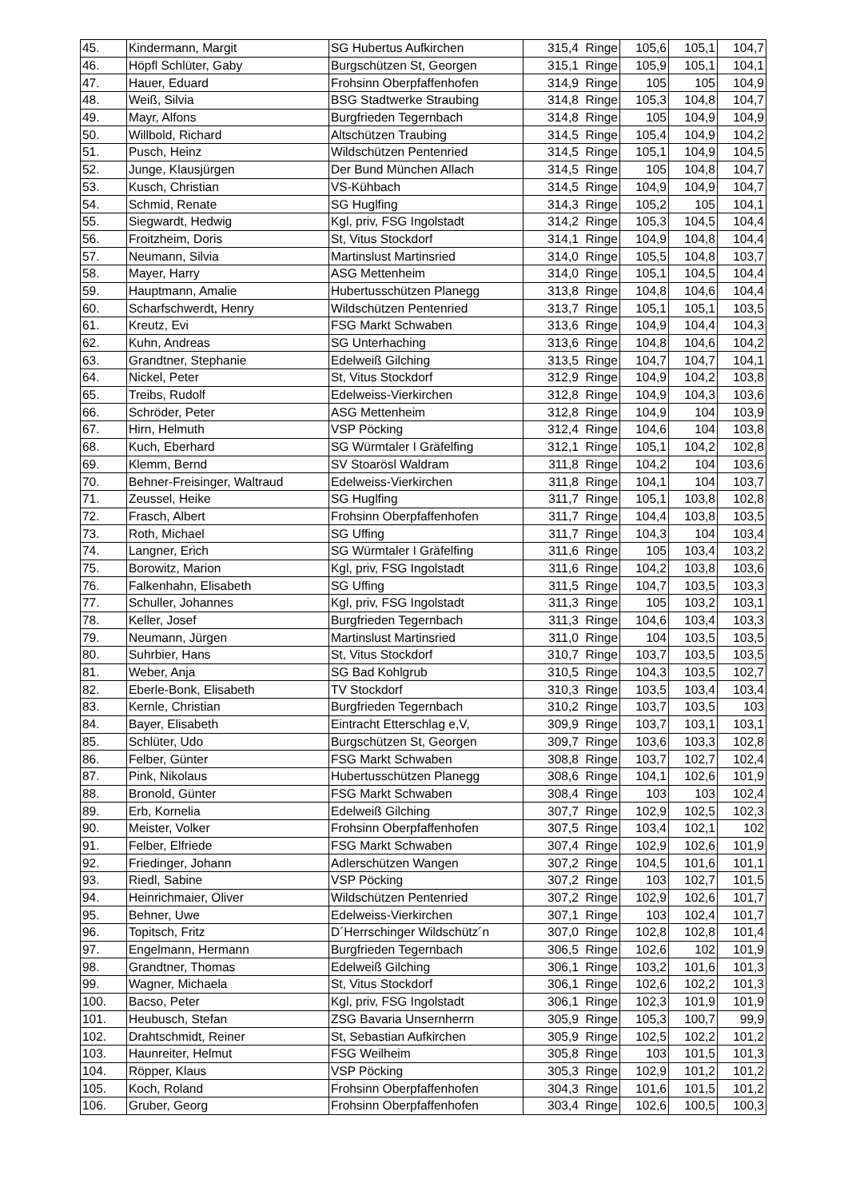| 45. | Kindermann, Margit | SG Hubertus Aufkirchen | 315,4 Ringe | 105,6 | 105,1 | 104,7 |
| 46. | Höpfl Schlüter, Gaby | Burgschützen St, Georgen | 315,1 Ringe | 105,9 | 105,1 | 104,1 |
| 47. | Hauer, Eduard | Frohsinn Oberpfaffenhofen | 314,9 Ringe | 105 | 105 | 104,9 |
| 48. | Weiß, Silvia | BSG Stadtwerke Straubing | 314,8 Ringe | 105,3 | 104,8 | 104,7 |
| 49. | Mayr, Alfons | Burgfrieden Tegernbach | 314,8 Ringe | 105 | 104,9 | 104,9 |
| 50. | Willbold, Richard | Altschützen Traubing | 314,5 Ringe | 105,4 | 104,9 | 104,2 |
| 51. | Pusch, Heinz | Wildschützen Pentenried | 314,5 Ringe | 105,1 | 104,9 | 104,5 |
| 52. | Junge, Klausjürgen | Der Bund München Allach | 314,5 Ringe | 105 | 104,8 | 104,7 |
| 53. | Kusch, Christian | VS-Kühbach | 314,5 Ringe | 104,9 | 104,9 | 104,7 |
| 54. | Schmid, Renate | SG Huglfing | 314,3 Ringe | 105,2 | 105 | 104,1 |
| 55. | Siegwardt, Hedwig | Kgl, priv, FSG Ingolstadt | 314,2 Ringe | 105,3 | 104,5 | 104,4 |
| 56. | Froitzheim, Doris | St, Vitus Stockdorf | 314,1 Ringe | 104,9 | 104,8 | 104,4 |
| 57. | Neumann, Silvia | Martinslust Martinsried | 314,0 Ringe | 105,5 | 104,8 | 103,7 |
| 58. | Mayer, Harry | ASG Mettenheim | 314,0 Ringe | 105,1 | 104,5 | 104,4 |
| 59. | Hauptmann, Amalie | Hubertusschützen Planegg | 313,8 Ringe | 104,8 | 104,6 | 104,4 |
| 60. | Scharfschwerdt, Henry | Wildschützen Pentenried | 313,7 Ringe | 105,1 | 105,1 | 103,5 |
| 61. | Kreutz, Evi | FSG Markt Schwaben | 313,6 Ringe | 104,9 | 104,4 | 104,3 |
| 62. | Kuhn, Andreas | SG Unterhaching | 313,6 Ringe | 104,8 | 104,6 | 104,2 |
| 63. | Grandtner, Stephanie | Edelweiß Gilching | 313,5 Ringe | 104,7 | 104,7 | 104,1 |
| 64. | Nickel, Peter | St, Vitus Stockdorf | 312,9 Ringe | 104,9 | 104,2 | 103,8 |
| 65. | Treibs, Rudolf | Edelweiss-Vierkirchen | 312,8 Ringe | 104,9 | 104,3 | 103,6 |
| 66. | Schröder, Peter | ASG Mettenheim | 312,8 Ringe | 104,9 | 104 | 103,9 |
| 67. | Hirn, Helmuth | VSP Pöcking | 312,4 Ringe | 104,6 | 104 | 103,8 |
| 68. | Kuch, Eberhard | SG Würmtaler I Gräfelfing | 312,1 Ringe | 105,1 | 104,2 | 102,8 |
| 69. | Klemm, Bernd | SV Stoarösl Waldram | 311,8 Ringe | 104,2 | 104 | 103,6 |
| 70. | Behner-Freisinger, Waltraud | Edelweiss-Vierkirchen | 311,8 Ringe | 104,1 | 104 | 103,7 |
| 71. | Zeussel, Heike | SG Huglfing | 311,7 Ringe | 105,1 | 103,8 | 102,8 |
| 72. | Frasch, Albert | Frohsinn Oberpfaffenhofen | 311,7 Ringe | 104,4 | 103,8 | 103,5 |
| 73. | Roth, Michael | SG Uffing | 311,7 Ringe | 104,3 | 104 | 103,4 |
| 74. | Langner, Erich | SG Würmtaler I Gräfelfing | 311,6 Ringe | 105 | 103,4 | 103,2 |
| 75. | Borowitz, Marion | Kgl, priv, FSG Ingolstadt | 311,6 Ringe | 104,2 | 103,8 | 103,6 |
| 76. | Falkenhahn, Elisabeth | SG Uffing | 311,5 Ringe | 104,7 | 103,5 | 103,3 |
| 77. | Schuller, Johannes | Kgl, priv, FSG Ingolstadt | 311,3 Ringe | 105 | 103,2 | 103,1 |
| 78. | Keller, Josef | Burgfrieden Tegernbach | 311,3 Ringe | 104,6 | 103,4 | 103,3 |
| 79. | Neumann, Jürgen | Martinslust Martinsried | 311,0 Ringe | 104 | 103,5 | 103,5 |
| 80. | Suhrbier, Hans | St, Vitus Stockdorf | 310,7 Ringe | 103,7 | 103,5 | 103,5 |
| 81. | Weber, Anja | SG Bad Kohlgrub | 310,5 Ringe | 104,3 | 103,5 | 102,7 |
| 82. | Eberle-Bonk, Elisabeth | TV Stockdorf | 310,3 Ringe | 103,5 | 103,4 | 103,4 |
| 83. | Kernle, Christian | Burgfrieden Tegernbach | 310,2 Ringe | 103,7 | 103,5 | 103 |
| 84. | Bayer, Elisabeth | Eintracht Etterschlag e,V, | 309,9 Ringe | 103,7 | 103,1 | 103,1 |
| 85. | Schlüter, Udo | Burgschützen St, Georgen | 309,7 Ringe | 103,6 | 103,3 | 102,8 |
| 86. | Felber, Günter | FSG Markt Schwaben | 308,8 Ringe | 103,7 | 102,7 | 102,4 |
| 87. | Pink, Nikolaus | Hubertusschützen Planegg | 308,6 Ringe | 104,1 | 102,6 | 101,9 |
| 88. | Bronold, Günter | FSG Markt Schwaben | 308,4 Ringe | 103 | 103 | 102,4 |
| 89. | Erb, Kornelia | Edelweiß Gilching | 307,7 Ringe | 102,9 | 102,5 | 102,3 |
| 90. | Meister, Volker | Frohsinn Oberpfaffenhofen | 307,5 Ringe | 103,4 | 102,1 | 102 |
| 91. | Felber, Elfriede | FSG Markt Schwaben | 307,4 Ringe | 102,9 | 102,6 | 101,9 |
| 92. | Friedinger, Johann | Adlerschützen Wangen | 307,2 Ringe | 104,5 | 101,6 | 101,1 |
| 93. | Riedl, Sabine | VSP Pöcking | 307,2 Ringe | 103 | 102,7 | 101,5 |
| 94. | Heinrichmaier, Oliver | Wildschützen Pentenried | 307,2 Ringe | 102,9 | 102,6 | 101,7 |
| 95. | Behner, Uwe | Edelweiss-Vierkirchen | 307,1 Ringe | 103 | 102,4 | 101,7 |
| 96. | Topitsch, Fritz | D´Herrschinger Wildschütz´n | 307,0 Ringe | 102,8 | 102,8 | 101,4 |
| 97. | Engelmann, Hermann | Burgfrieden Tegernbach | 306,5 Ringe | 102,6 | 102 | 101,9 |
| 98. | Grandtner, Thomas | Edelweiß Gilching | 306,1 Ringe | 103,2 | 101,6 | 101,3 |
| 99. | Wagner, Michaela | St, Vitus Stockdorf | 306,1 Ringe | 102,6 | 102,2 | 101,3 |
| 100. | Bacso, Peter | Kgl, priv, FSG Ingolstadt | 306,1 Ringe | 102,3 | 101,9 | 101,9 |
| 101. | Heubusch, Stefan | ZSG Bavaria Unsernherrn | 305,9 Ringe | 105,3 | 100,7 | 99,9 |
| 102. | Drahtschmidt, Reiner | St, Sebastian Aufkirchen | 305,9 Ringe | 102,5 | 102,2 | 101,2 |
| 103. | Haunreiter, Helmut | FSG Weilheim | 305,8 Ringe | 103 | 101,5 | 101,3 |
| 104. | Röpper, Klaus | VSP Pöcking | 305,3 Ringe | 102,9 | 101,2 | 101,2 |
| 105. | Koch, Roland | Frohsinn Oberpfaffenhofen | 304,3 Ringe | 101,6 | 101,5 | 101,2 |
| 106. | Gruber, Georg | Frohsinn Oberpfaffenhofen | 303,4 Ringe | 102,6 | 100,5 | 100,3 |